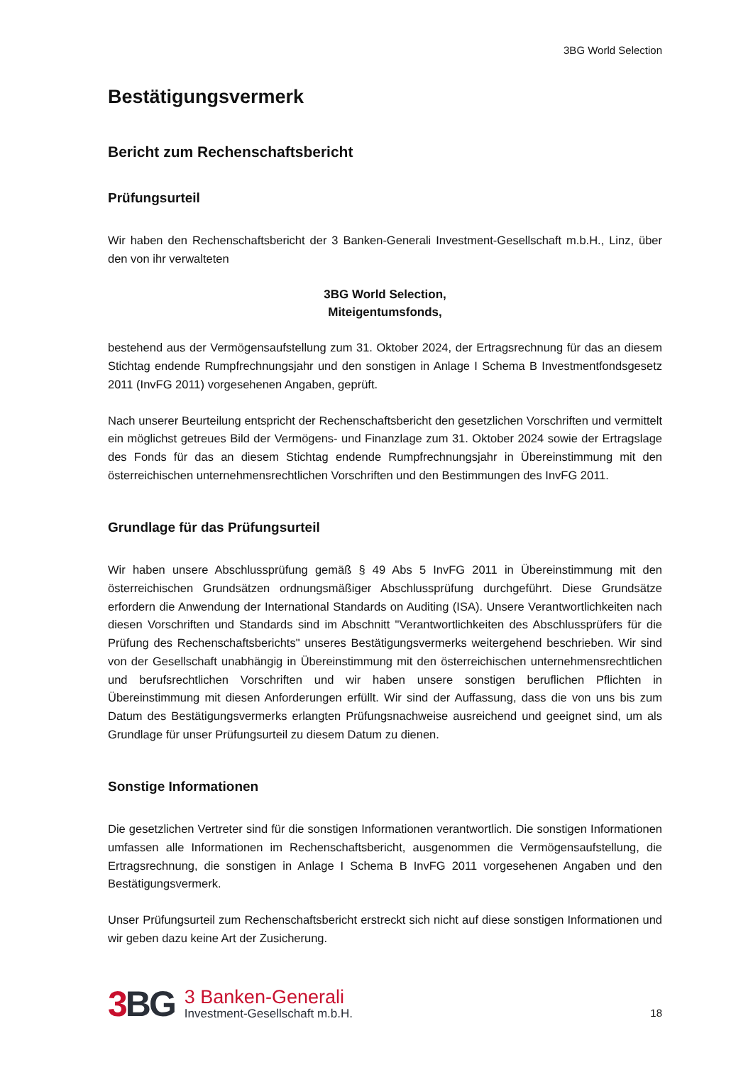3BG World Selection
Bestätigungsvermerk
Bericht zum Rechenschaftsbericht
Prüfungsurteil
Wir haben den Rechenschaftsbericht der 3 Banken-Generali Investment-Gesellschaft m.b.H., Linz, über den von ihr verwalteten
3BG World Selection,
Miteigentumsfonds,
bestehend aus der Vermögensaufstellung zum 31. Oktober 2024, der Ertragsrechnung für das an diesem Stichtag endende Rumpfrechnungsjahr und den sonstigen in Anlage I Schema B Investmentfondsgesetz 2011 (InvFG 2011) vorgesehenen Angaben, geprüft.
Nach unserer Beurteilung entspricht der Rechenschaftsbericht den gesetzlichen Vorschriften und vermittelt ein möglichst getreues Bild der Vermögens- und Finanzlage zum 31. Oktober 2024 sowie der Ertragslage des Fonds für das an diesem Stichtag endende Rumpfrechnungsjahr in Übereinstimmung mit den österreichischen unternehmensrechtlichen Vorschriften und den Bestimmungen des InvFG 2011.
Grundlage für das Prüfungsurteil
Wir haben unsere Abschlussprüfung gemäß § 49 Abs 5 InvFG 2011 in Übereinstimmung mit den österreichischen Grundsätzen ordnungsmäßiger Abschlussprüfung durchgeführt. Diese Grundsätze erfordern die Anwendung der International Standards on Auditing (ISA). Unsere Verantwortlichkeiten nach diesen Vorschriften und Standards sind im Abschnitt "Verantwortlichkeiten des Abschlussprüfers für die Prüfung des Rechenschaftsberichts" unseres Bestätigungsvermerks weitergehend beschrieben. Wir sind von der Gesellschaft unabhängig in Übereinstimmung mit den österreichischen unternehmensrechtlichen und berufsrechtlichen Vorschriften und wir haben unsere sonstigen beruflichen Pflichten in Übereinstimmung mit diesen Anforderungen erfüllt. Wir sind der Auffassung, dass die von uns bis zum Datum des Bestätigungsvermerks erlangten Prüfungsnachweise ausreichend und geeignet sind, um als Grundlage für unser Prüfungsurteil zu diesem Datum zu dienen.
Sonstige Informationen
Die gesetzlichen Vertreter sind für die sonstigen Informationen verantwortlich. Die sonstigen Informationen umfassen alle Informationen im Rechenschaftsbericht, ausgenommen die Vermögensaufstellung, die Ertragsrechnung, die sonstigen in Anlage I Schema B InvFG 2011 vorgesehenen Angaben und den Bestätigungsvermerk.
Unser Prüfungsurteil zum Rechenschaftsbericht erstreckt sich nicht auf diese sonstigen Informationen und wir geben dazu keine Art der Zusicherung.
3 BG
3 Banken-Generali
Investment-Gesellschaft m.b.H.
18